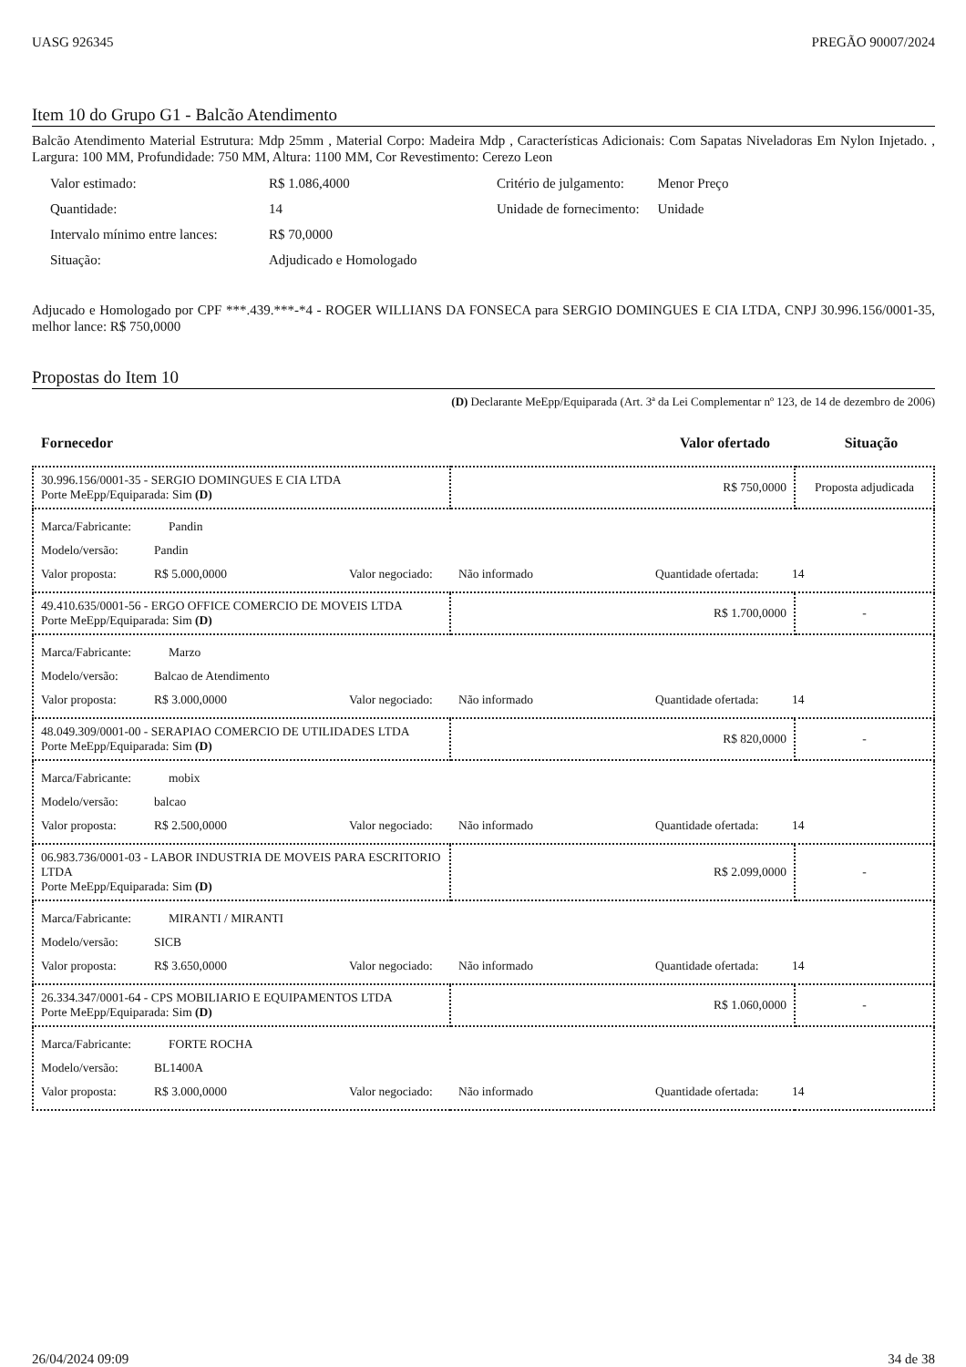UASG 926345 PREGÃO 90007/2024
Item 10 do Grupo G1 - Balcão Atendimento
Balcão Atendimento Material Estrutura: Mdp 25mm , Material Corpo: Madeira Mdp , Características Adicionais: Com Sapatas Niveladoras Em Nylon Injetado. , Largura: 100 MM, Profundidade: 750 MM, Altura: 1100 MM, Cor Revestimento: Cerezo Leon
| Valor estimado: | R$ 1.086,4000 | Critério de julgamento: | Menor Preço |
| Quantidade: | 14 | Unidade de fornecimento: | Unidade |
| Intervalo mínimo entre lances: | R$ 70,0000 | | |
| Situação: | Adjudicado e Homologado | | |
Adjucado e Homologado por CPF ***.439.***-*4 - ROGER WILLIANS DA FONSECA para SERGIO DOMINGUES E CIA LTDA, CNPJ 30.996.156/0001-35, melhor lance: R$ 750,0000
Propostas do Item 10
(D) Declarante MeEpp/Equiparada (Art. 3ª da Lei Complementar nº 123, de 14 de dezembro de 2006)
Fornecedor Valor ofertado Situação
| 30.996.156/0001-35 - SERGIO DOMINGUES E CIA LTDA Porte MeEpp/Equiparada: Sim (D) | R$ 750,0000 | Proposta adjudicada |
| Marca/Fabricante: Pandin Modelo/versão: Pandin Valor proposta: R$ 5.000,0000 Valor negociado: Não informado Quantidade ofertada: 14 | | |
| 49.410.635/0001-56 - ERGO OFFICE COMERCIO DE MOVEIS LTDA Porte MeEpp/Equiparada: Sim (D) | R$ 1.700,0000 | - |
| Marca/Fabricante: Marzo Modelo/versão: Balcao de Atendimento Valor proposta: R$ 3.000,0000 Valor negociado: Não informado Quantidade ofertada: 14 | | |
| 48.049.309/0001-00 - SERAPIAO COMERCIO DE UTILIDADES LTDA Porte MeEpp/Equiparada: Sim (D) | R$ 820,0000 | - |
| Marca/Fabricante: mobix Modelo/versão: balcao Valor proposta: R$ 2.500,0000 Valor negociado: Não informado Quantidade ofertada: 14 | | |
| 06.983.736/0001-03 - LABOR INDUSTRIA DE MOVEIS PARA ESCRITORIO LTDA Porte MeEpp/Equiparada: Sim (D) | R$ 2.099,0000 | - |
| Marca/Fabricante: MIRANTI / MIRANTI Modelo/versão: SICB Valor proposta: R$ 3.650,0000 Valor negociado: Não informado Quantidade ofertada: 14 | | |
| 26.334.347/0001-64 - CPS MOBILIARIO E EQUIPAMENTOS LTDA Porte MeEpp/Equiparada: Sim (D) | R$ 1.060,0000 | - |
| Marca/Fabricante: FORTE ROCHA Modelo/versão: BL1400A Valor proposta: R$ 3.000,0000 Valor negociado: Não informado Quantidade ofertada: 14 | | |
26/04/2024 09:09 34 de 38